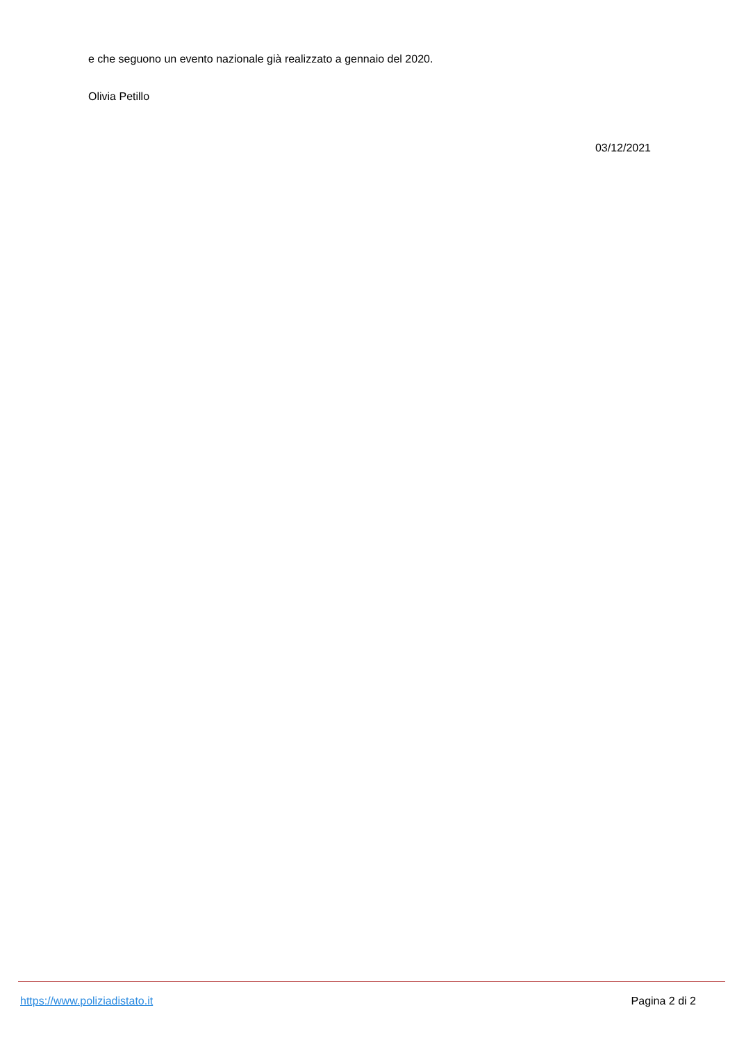e che seguono un evento nazionale già realizzato a gennaio del 2020.
Olivia Petillo
03/12/2021
https://www.poliziadistato.it Pagina 2 di 2